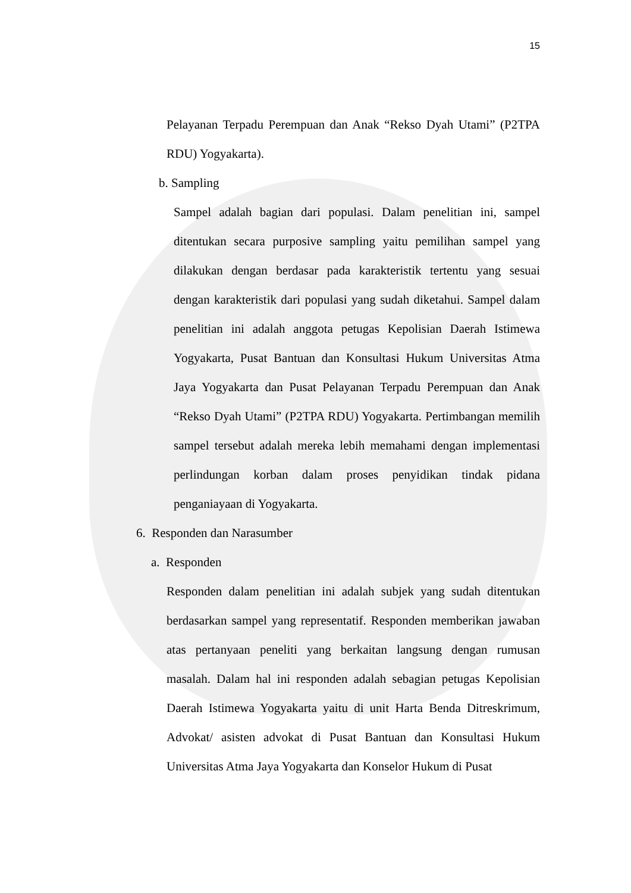15
Pelayanan Terpadu Perempuan dan Anak “Rekso Dyah Utami” (P2TPA RDU) Yogyakarta).
b. Sampling
Sampel adalah bagian dari populasi. Dalam penelitian ini, sampel ditentukan secara purposive sampling yaitu pemilihan sampel yang dilakukan dengan berdasar pada karakteristik tertentu yang sesuai dengan karakteristik dari populasi yang sudah diketahui. Sampel dalam penelitian ini adalah anggota petugas Kepolisian Daerah Istimewa Yogyakarta, Pusat Bantuan dan Konsultasi Hukum Universitas Atma Jaya Yogyakarta dan Pusat Pelayanan Terpadu Perempuan dan Anak “Rekso Dyah Utami” (P2TPA RDU) Yogyakarta. Pertimbangan memilih sampel tersebut adalah mereka lebih memahami dengan implementasi perlindungan korban dalam proses penyidikan tindak pidana penganiayaan di Yogyakarta.
6. Responden dan Narasumber
a. Responden
Responden dalam penelitian ini adalah subjek yang sudah ditentukan berdasarkan sampel yang representatif. Responden memberikan jawaban atas pertanyaan peneliti yang berkaitan langsung dengan rumusan masalah. Dalam hal ini responden adalah sebagian petugas Kepolisian Daerah Istimewa Yogyakarta yaitu di unit Harta Benda Ditreskrimum, Advokat/ asisten advokat di Pusat Bantuan dan Konsultasi Hukum Universitas Atma Jaya Yogyakarta dan Konselor Hukum di Pusat